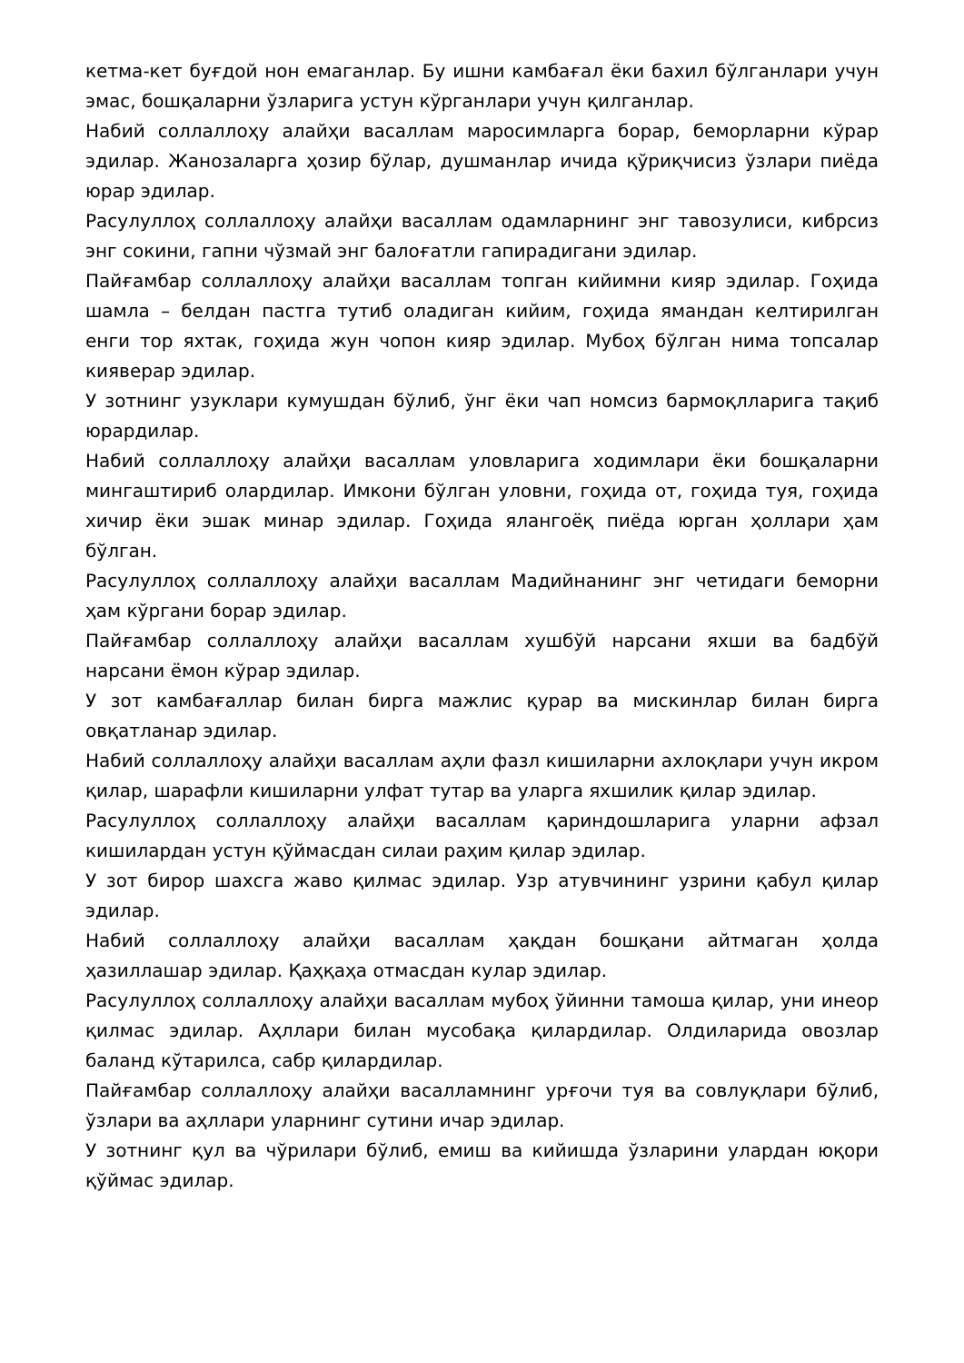кетма-кет буғдой нон емаганлар. Бу ишни камбағал ёки бахил бўлганлари учун эмас, бошқаларни ўзларига устун кўрганлари учун қилганлар.
Набий соллаллоҳу алайҳи васаллам маросимларга борар, беморларни кўрар эдилар. Жанозаларга ҳозир бўлар, душманлар ичида қўриқчисиз ўзлари пиёда юрар эдилар.
Расулуллоҳ соллаллоҳу алайҳи васаллам одамларнинг энг тавозулиси, кибрсиз энг сокини, гапни чўзмай энг балоғатли гапирадигани эдилар.
Пайғамбар соллаллоҳу алайҳи васаллам топган кийимни кияр эдилар. Гоҳида шамла – белдан пастга тутиб оладиган кийим, гоҳида ямандан келтирилган енги тор яхтак, гоҳида жун чопон кияр эдилар. Мубоҳ бўлган нима топсалар кияверар эдилар.
У зотнинг узуклари кумушдан бўлиб, ўнг ёки чап номсиз бармоқлларига тақиб юрардилар.
Набий соллаллоҳу алайҳи васаллам уловларига ходимлари ёки бошқаларни мингаштириб олардилар. Имкони бўлган уловни, гоҳида от, гоҳида туя, гоҳида хичир ёки эшак минар эдилар. Гоҳида ялангоёқ пиёда юрган ҳоллари ҳам бўлган.
Расулуллоҳ соллаллоҳу алайҳи васаллам Мадийнанинг энг четидаги беморни ҳам кўргани борар эдилар.
Пайғамбар соллаллоҳу алайҳи васаллам хушбўй нарсани яхши ва бадбўй нарсани ёмон кўрар эдилар.
У зот камбағаллар билан бирга мажлис қурар ва мискинлар билан бирга овқатланар эдилар.
Набий соллаллоҳу алайҳи васаллам аҳли фазл кишиларни ахлоқлари учун икром қилар, шарафли кишиларни улфат тутар ва уларга яхшилик қилар эдилар.
Расулуллоҳ соллаллоҳу алайҳи васаллам қариндошларига уларни афзал кишилардан устун қўймасдан силаи раҳим қилар эдилар.
У зот бирор шахсга жаво қилмас эдилар. Узр атувчининг узрини қабул қилар эдилар.
Набий соллаллоҳу алайҳи васаллам ҳақдан бошқани айтмаган ҳолда ҳазиллашар эдилар. Қаҳқаҳа отмасдан кулар эдилар.
Расулуллоҳ соллаллоҳу алайҳи васаллам мубоҳ ўйинни тамоша қилар, уни инеор қилмас эдилар. Аҳллари билан мусобақа қилардилар. Олдиларида овозлар баланд кўтарилса, сабр қилардилар.
Пайғамбар соллаллоҳу алайҳи васалламнинг урғочи туя ва совлуқлари бўлиб, ўзлари ва аҳллари уларнинг сутини ичар эдилар.
У зотнинг қул ва чўрилари бўлиб, емиш ва кийишда ўзларини улардан юқори қўймас эдилар.